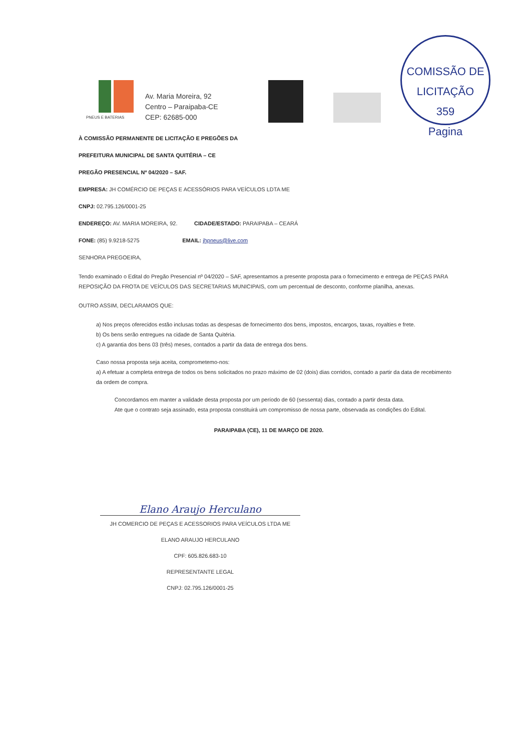COMISSÃO DE LICITAÇÃO
359
Pagina
PNEUS E BATERIAS
Av. Maria Moreira, 92
Centro – Paraipaba-CE
CEP: 62685-000
À COMISSÃO PERMANENTE DE LICITAÇÃO E PREGÕES DA
PREFEITURA MUNICIPAL DE SANTA QUITÉRIA – CE
PREGÃO PRESENCIAL Nº 04/2020 – SAF.
EMPRESA: JH COMÉRCIO DE PEÇAS E ACESSÓRIOS PARA VEÍCULOS LDTA ME
CNPJ: 02.795.126/0001-25
ENDEREÇO: AV. MARIA MOREIRA, 92. CIDADE/ESTADO: PARAIPABA – CEARÁ
FONE: (85) 9.9218-5275 EMAIL: jhpneus@live.com
SENHORA PREGOEIRA,
Tendo examinado o Edital do Pregão Presencial nº 04/2020 – SAF, apresentamos a presente proposta para o fornecimento e entrega de PEÇAS PARA REPOSIÇÃO DA FROTA DE VEÍCULOS DAS SECRETARIAS MUNICIPAIS, com um percentual de desconto, conforme planilha, anexas.
OUTRO ASSIM, DECLARAMOS QUE:
a) Nos preços oferecidos estão inclusas todas as despesas de fornecimento dos bens, impostos, encargos, taxas, royalties e frete.
b) Os bens serão entregues na cidade de Santa Quitéria.
c) A garantia dos bens 03 (três) meses, contados a partir da data de entrega dos bens.
Caso nossa proposta seja aceita, comprometemo-nos:
a) A efetuar a completa entrega de todos os bens solicitados no prazo máximo de 02 (dois) dias corridos, contado a partir da data de recebimento da ordem de compra.
Concordamos em manter a validade desta proposta por um período de 60 (sessenta) dias, contado a partir desta data.
Ate que o contrato seja assinado, esta proposta constituirá um compromisso de nossa parte, observada as condições do Edital.
PARAIPABA (CE), 11 DE MARÇO DE 2020.
Elano Araujo Herculano
JH COMERCIO DE PEÇAS E ACESSORIOS PARA VEÍCULOS LTDA ME
ELANO ARAUJO HERCULANO
CPF: 605.826.683-10
REPRESENTANTE LEGAL
CNPJ: 02.795.126/0001-25